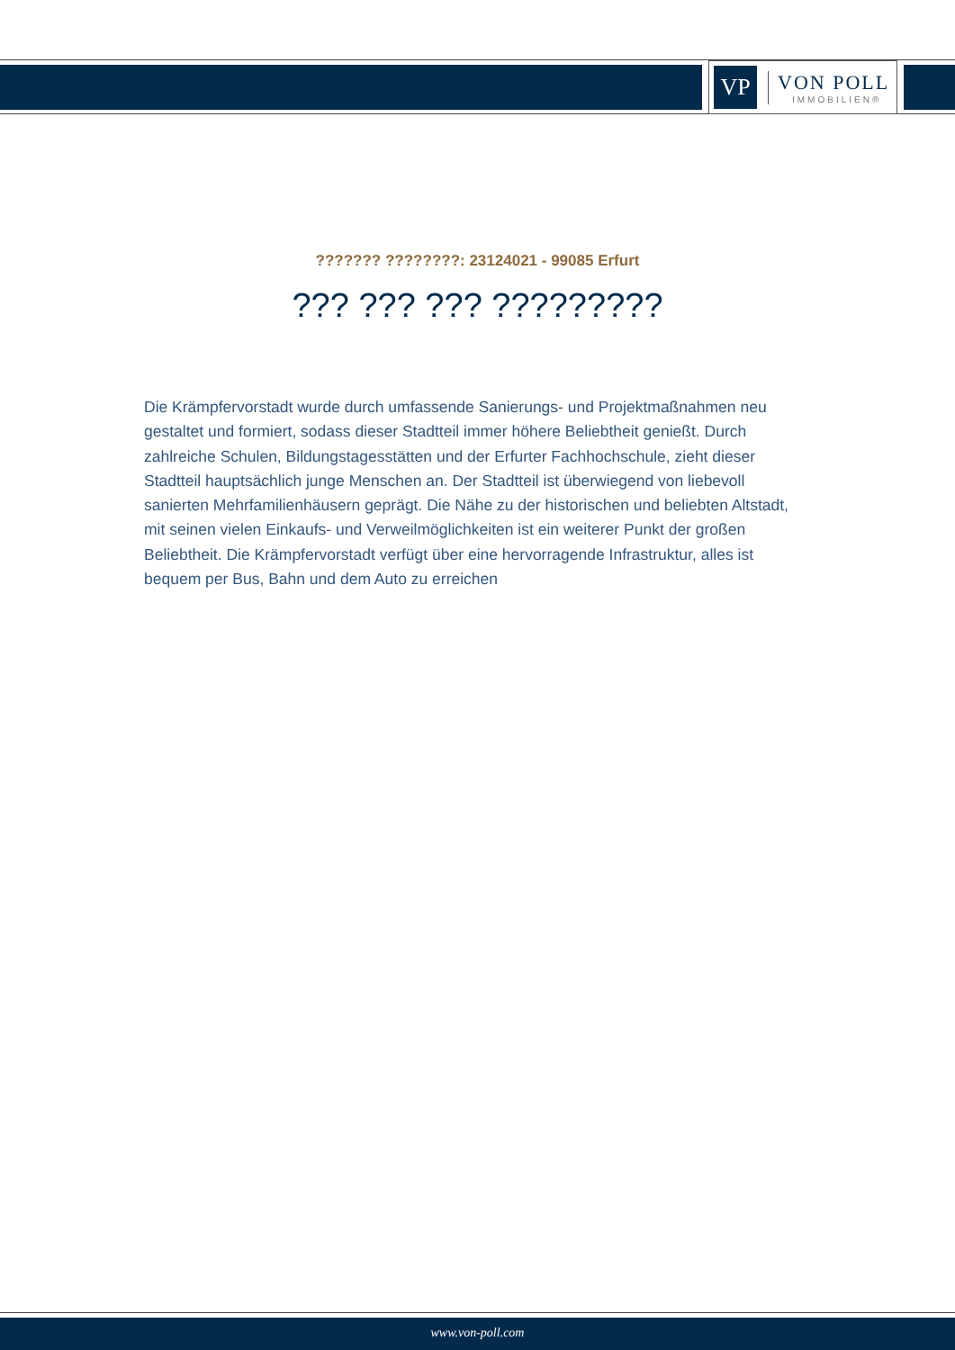VP
VON POLL
IMMOBILIEN®
??????? ????????: 23124021 - 99085 Erfurt
??? ??? ??? ?????????
Die Krämpfervorstadt wurde durch umfassende Sanierungs- und Projektmaßnahmen neu gestaltet und formiert, sodass dieser Stadtteil immer höhere Beliebtheit genießt. Durch zahlreiche Schulen, Bildungstagesstätten und der Erfurter Fachhochschule, zieht dieser Stadtteil hauptsächlich junge Menschen an. Der Stadtteil ist überwiegend von liebevoll sanierten Mehrfamilienhäusern geprägt. Die Nähe zu der historischen und beliebten Altstadt, mit seinen vielen Einkaufs- und Verweilmöglichkeiten ist ein weiterer Punkt der großen Beliebtheit. Die Krämpfervorstadt verfügt über eine hervorragende Infrastruktur, alles ist bequem per Bus, Bahn und dem Auto zu erreichen
www.von-poll.com